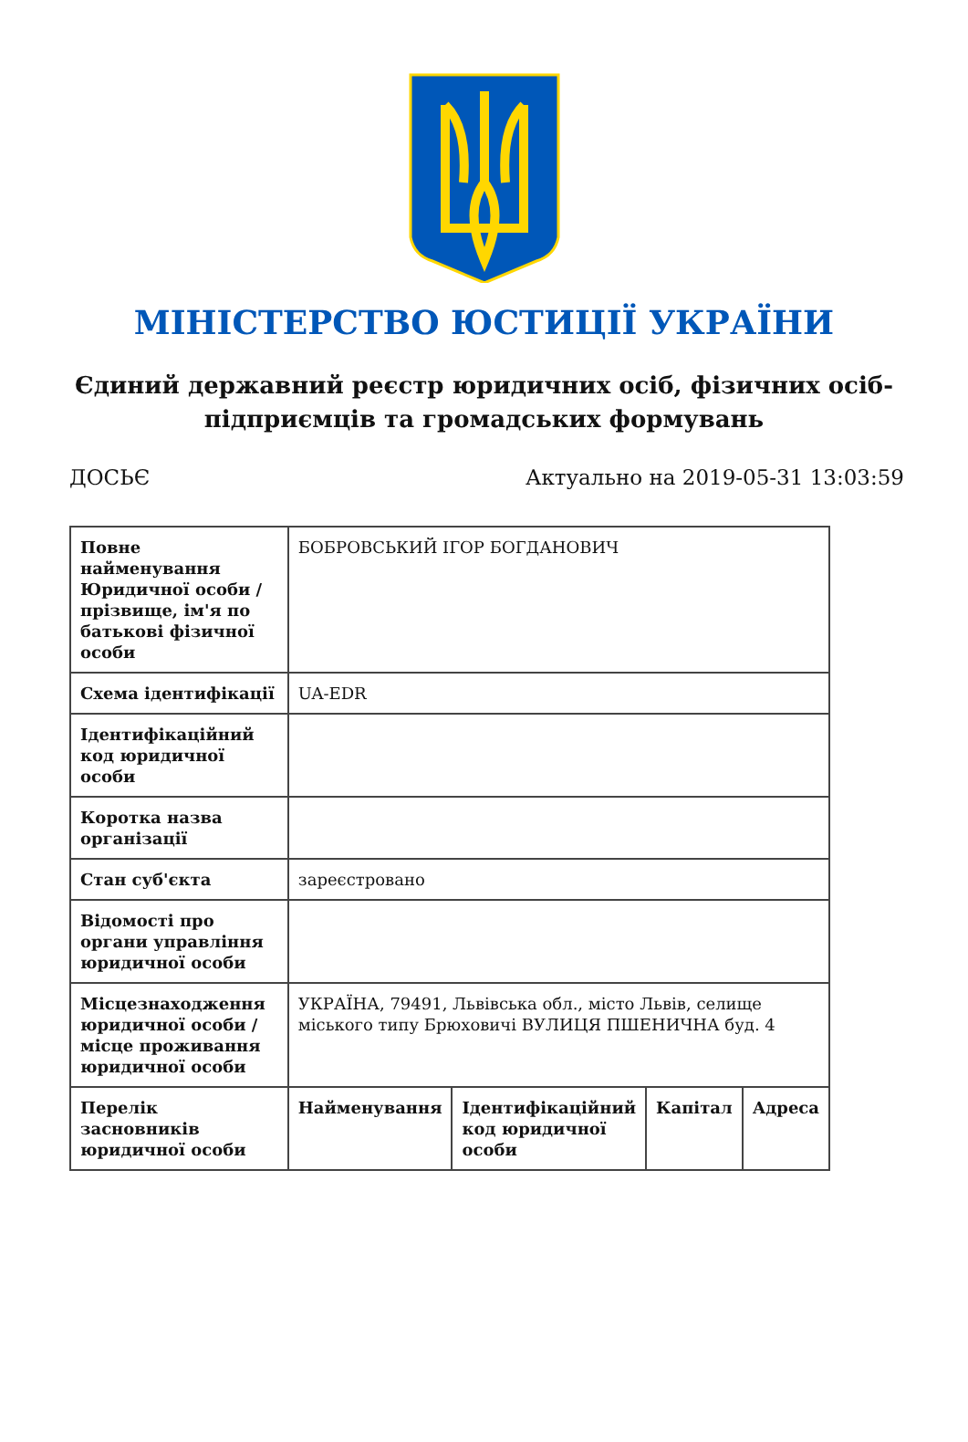МІНІСТЕРСТВО ЮСТИЦІЇ УКРАЇНИ
Єдиний державний реєстр юридичних осіб, фізичних осіб-підприємців та громадських формувань
ДОСЬЄ Актуально на 2019-05-31 13:03:59
| Повне найменування Юридичної особи / прізвище, ім'я по батькові фізичної особи | БОБРОВСЬКИЙ ІГОР БОГДАНОВИЧ | | | |
| Схема ідентифікації | UA-EDR | | | |
| Ідентифікаційний код юридичної особи | | | | |
| Коротка назва організації | | | | |
| Стан суб'єкта | зареєстровано | | | |
| Відомості про органи управління юридичної особи | | | | |
| Місцезнаходження юридичної особи / місце проживання юридичної особи | УКРАЇНА, 79491, Львівська обл., місто Львів, селище міського типу Брюховичі ВУЛИЦЯ ПШЕНИЧНА буд. 4 | | | |
| Перелік засновників юридичної особи | Найменування | Ідентифікаційний код юридичної особи | Капітал | Адреса |